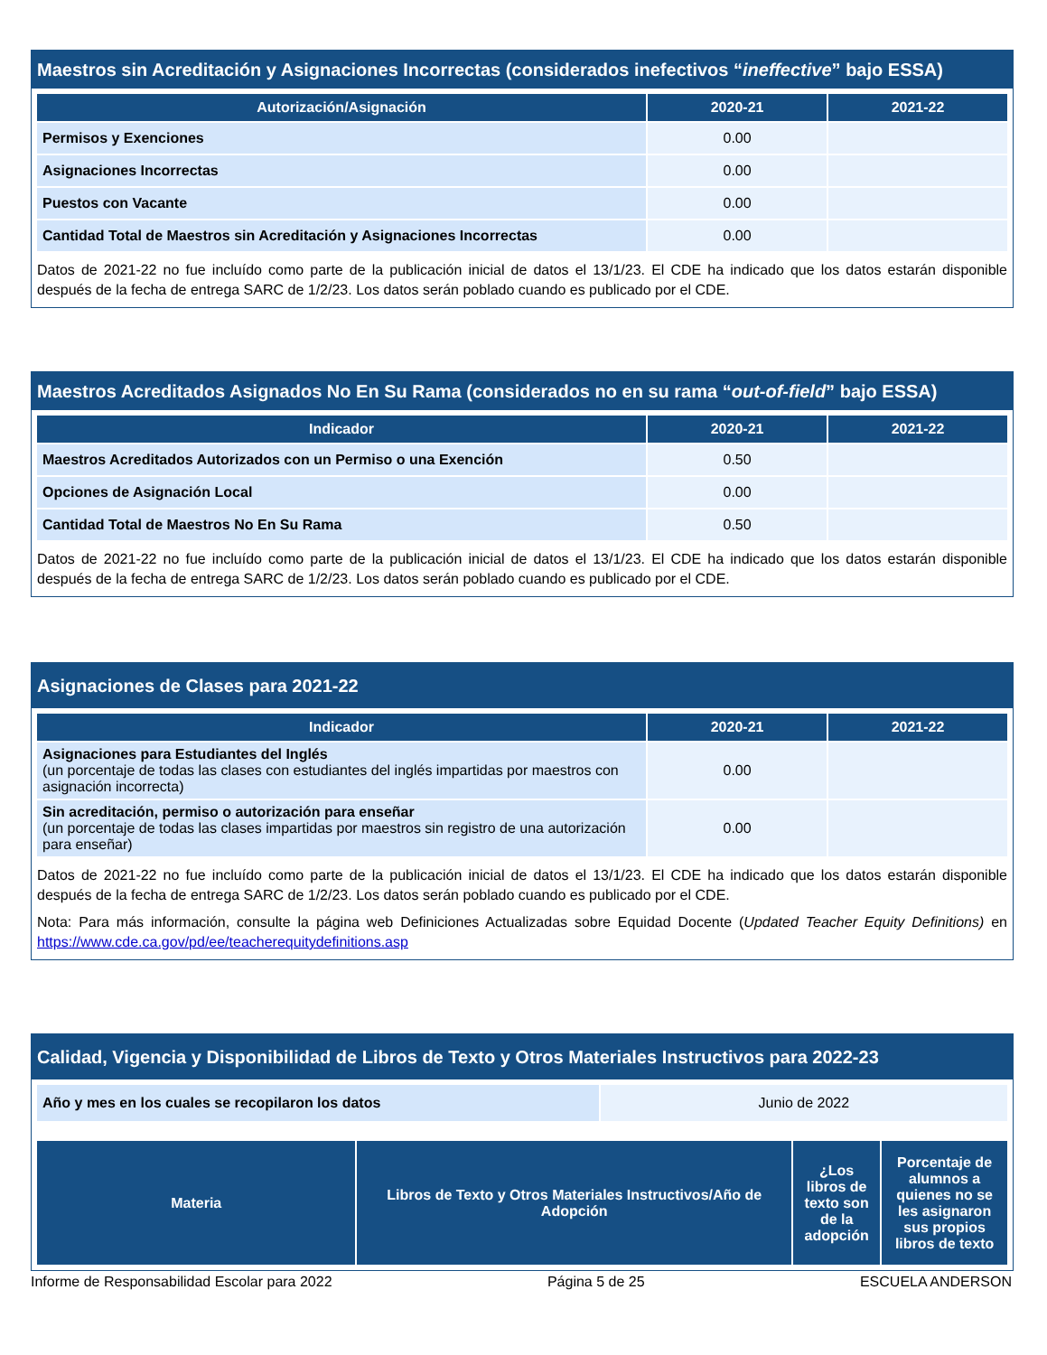Maestros sin Acreditación y Asignaciones Incorrectas (considerados inefectivos “ineffective” bajo ESSA)
| Autorización/Asignación | 2020-21 | 2021-22 |
| --- | --- | --- |
| Permisos y Exenciones | 0.00 | |
| Asignaciones Incorrectas | 0.00 | |
| Puestos con Vacante | 0.00 | |
| Cantidad Total de Maestros sin Acreditación y Asignaciones Incorrectas | 0.00 | |
Datos de 2021-22 no fue incluído como parte de la publicación inicial de datos el 13/1/23. El CDE ha indicado que los datos estarán disponible después de la fecha de entrega SARC de 1/2/23. Los datos serán poblado cuando es publicado por el CDE.
Maestros Acreditados Asignados No En Su Rama (considerados no en su rama “out-of-field” bajo ESSA)
| Indicador | 2020-21 | 2021-22 |
| --- | --- | --- |
| Maestros Acreditados Autorizados con un Permiso o una Exención | 0.50 | |
| Opciones de Asignación Local | 0.00 | |
| Cantidad Total de Maestros No En Su Rama | 0.50 | |
Datos de 2021-22 no fue incluído como parte de la publicación inicial de datos el 13/1/23. El CDE ha indicado que los datos estarán disponible después de la fecha de entrega SARC de 1/2/23. Los datos serán poblado cuando es publicado por el CDE.
Asignaciones de Clases para 2021-22
| Indicador | 2020-21 | 2021-22 |
| --- | --- | --- |
| Asignaciones para Estudiantes del Inglés (un porcentaje de todas las clases con estudiantes del inglés impartidas por maestros con asignación incorrecta) | 0.00 | |
| Sin acreditación, permiso o autorización para enseñar (un porcentaje de todas las clases impartidas por maestros sin registro de una autorización para enseñar) | 0.00 | |
Datos de 2021-22 no fue incluído como parte de la publicación inicial de datos el 13/1/23. El CDE ha indicado que los datos estarán disponible después de la fecha de entrega SARC de 1/2/23. Los datos serán poblado cuando es publicado por el CDE.
Nota: Para más información, consulte la página web Definiciones Actualizadas sobre Equidad Docente (Updated Teacher Equity Definitions) en https://www.cde.ca.gov/pd/ee/teacherequitydefinitions.asp
Calidad, Vigencia y Disponibilidad de Libros de Texto y Otros Materiales Instructivos para 2022-23
| Año y mes en los cuales se recopilaron los datos | Junio de 2022 |
| Materia | Libros de Texto y Otros Materiales Instructivos/Año de Adopción | ¿Los libros de texto son de la adopción | Porcentaje de alumnos a quienes no se les asignaron sus propios libros de texto |
| --- | --- | --- | --- |
Informe de Responsabilidad Escolar para 2022 Página 5 de 25 ESCUELA ANDERSON